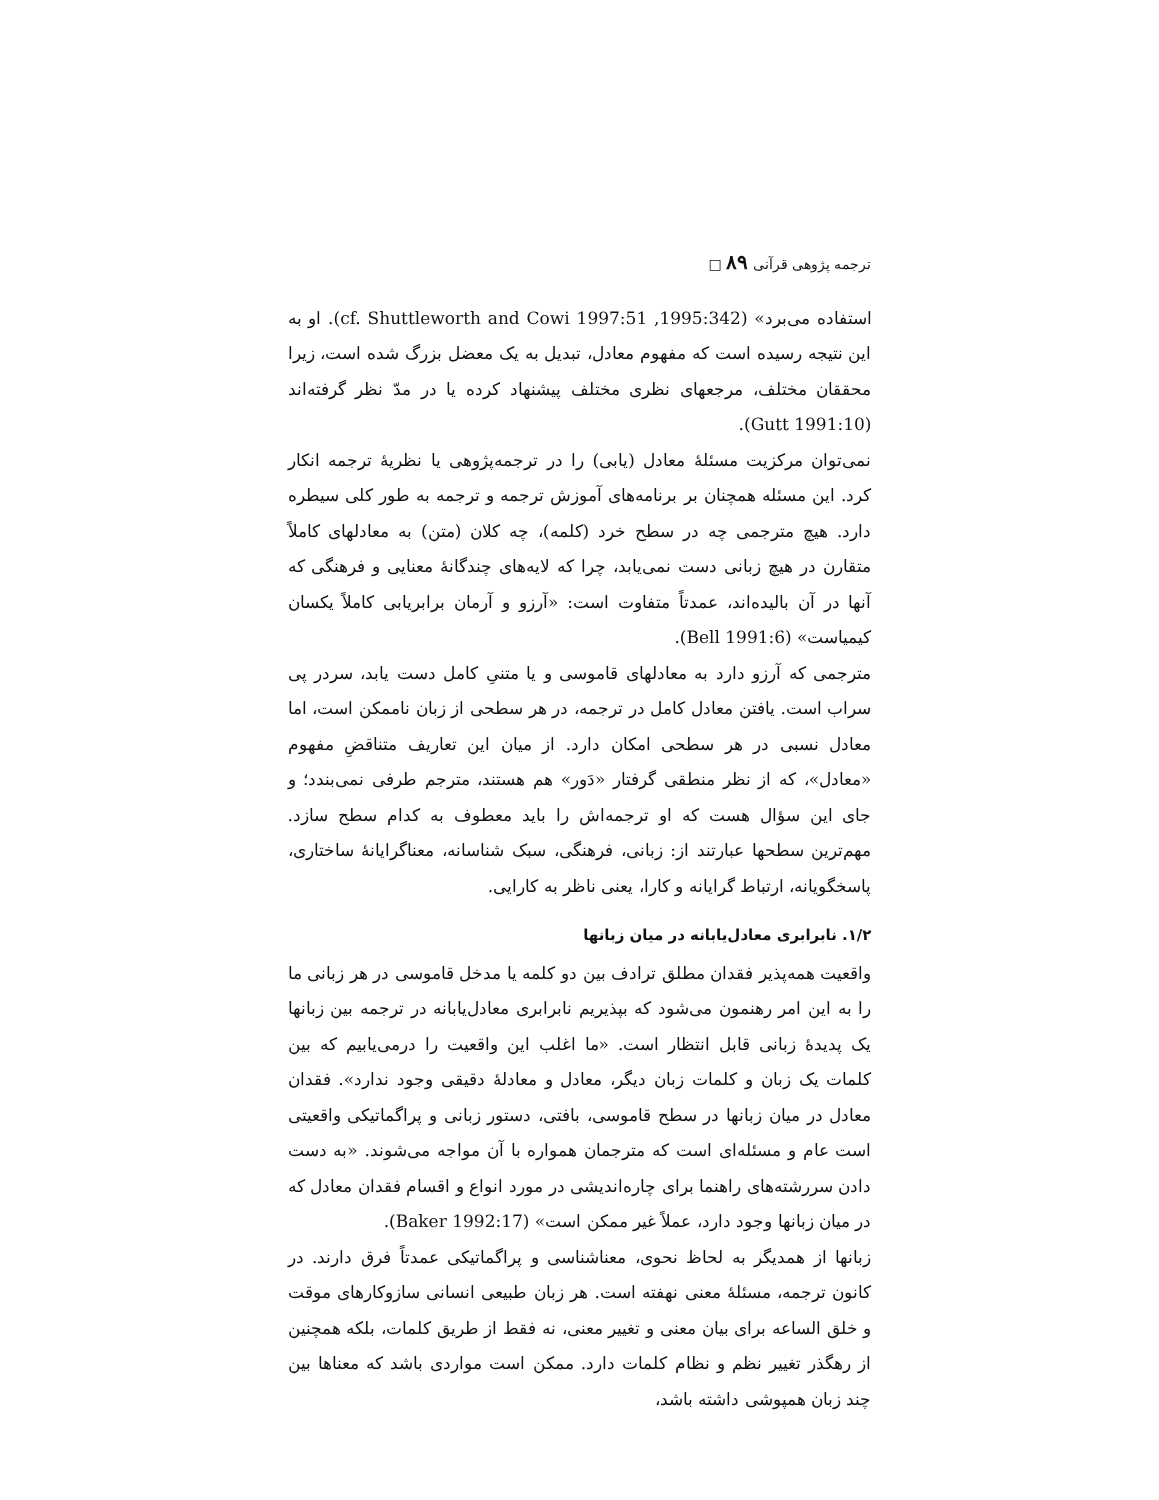ترجمه پژوهی قرآنی ۸۹ □
استفاده می‌برد» (1995:342, cf. Shuttleworth and Cowi 1997:51). او به این نتیجه رسیده است که مفهوم معادل، تبدیل به یک معضل بزرگ شده است، زیرا محققان مختلف، مرجعهای نظری مختلف پیشنهاد کرده یا در مدّ نظر گرفته‌اند (Gutt 1991:10).
نمی‌توان مرکزیت مسئلهٔ معادل (یابی) را در ترجمه‌پژوهی یا نظریهٔ ترجمه انکار کرد. این مسئله همچنان بر برنامه‌های آموزش ترجمه و ترجمه به طور کلی سیطره دارد. هیچ مترجمی چه در سطح خرد (کلمه)، چه کلان (متن) به معادلهای کاملاً متقارن در هیچ زبانی دست نمی‌یابد، چرا که لایه‌های چندگانهٔ معنایی و فرهنگی که آنها در آن بالیده‌اند، عمدتاً متفاوت است: «آرزو و آرمان برابریابی کاملاً یکسان کیمیاست» (Bell 1991:6).
مترجمی که آرزو دارد به معادلهای قاموسی و یا متنیِ کامل دست یابد، سردر پی سراب است. یافتن معادل کامل در ترجمه، در هر سطحی از زبان ناممکن است، اما معادل نسبی در هر سطحی امکان دارد. از میان این تعاریف متناقضِ مفهوم «معادل»، که از نظر منطقی گرفتار «دَور» هم هستند، مترجم طرفی نمی‌بندد؛ و جای این سؤال هست که او ترجمه‌اش را باید معطوف به کدام سطح سازد. مهم‌ترین سطحها عبارتند از: زبانی، فرهنگی، سبک شناسانه، معناگرایانهٔ ساختاری، پاسخگویانه، ارتباط گرایانه و کارا، یعنی ناظر به کارایی.
۱/۲. نابرابری معادل‌یابانه در میان زبانها
واقعیت همه‌پذیر فقدان مطلق ترادف بین دو کلمه یا مدخل قاموسی در هر زبانی ما را به این امر رهنمون می‌شود که بپذیریم نابرابری معادل‌یابانه در ترجمه بین زبانها یک پدیدهٔ زبانی قابل انتظار است. «ما اغلب این واقعیت را درمی‌یابیم که بین کلمات یک زبان و کلمات زبان دیگر، معادل و معادلهٔ دقیقی وجود ندارد». فقدان معادل در میان زبانها در سطح قاموسی، بافتی، دستور زبانی و پراگماتیکی واقعیتی است عام و مسئله‌ای است که مترجمان همواره با آن مواجه می‌شوند. «به دست دادن سررشته‌های راهنما برای چاره‌اندیشی در مورد انواع و اقسام فقدان معادل که در میان زبانها وجود دارد، عملاً غیر ممکن است» (Baker 1992:17).
زبانها از همدیگر به لحاظ نحوی، معناشناسی و پراگماتیکی عمدتاً فرق دارند. در کانون ترجمه، مسئلهٔ معنی نهفته است. هر زبان طبیعی انسانی سازوکارهای موقت و خلق الساعه برای بیان معنی و تغییر معنی، نه فقط از طریق کلمات، بلکه همچنین از رهگذر تغییر نظم و نظام کلمات دارد. ممکن است مواردی باشد که معناها بین چند زبان همپوشی داشته باشد،